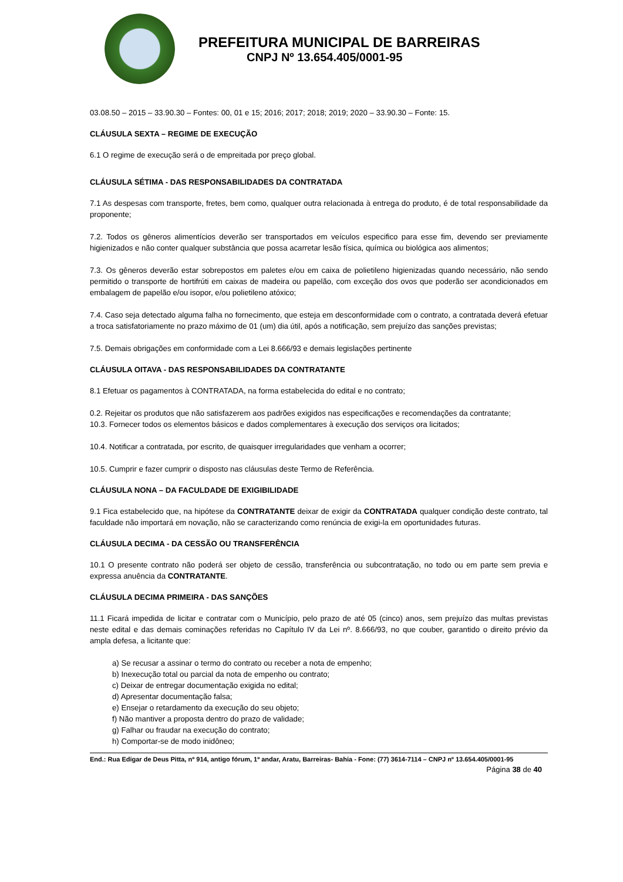PREFEITURA MUNICIPAL DE BARREIRAS
CNPJ Nº 13.654.405/0001-95
03.08.50 – 2015 – 33.90.30 – Fontes: 00, 01 e 15; 2016; 2017; 2018; 2019; 2020 – 33.90.30 – Fonte: 15.
CLÁUSULA SEXTA – REGIME DE EXECUÇÃO
6.1 O regime de execução será o de empreitada por preço global.
CLÁUSULA SÉTIMA - DAS RESPONSABILIDADES DA CONTRATADA
7.1 As despesas com transporte, fretes, bem como, qualquer outra relacionada à entrega do produto, é de total responsabilidade da proponente;
7.2. Todos os gêneros alimentícios deverão ser transportados em veículos especifico para esse fim, devendo ser previamente higienizados e não conter qualquer substância que possa acarretar lesão física, química ou biológica aos alimentos;
7.3. Os gêneros deverão estar sobrepostos em paletes e/ou em caixa de polietileno higienizadas quando necessário, não sendo permitido o transporte de hortifrúti em caixas de madeira ou papelão, com exceção dos ovos que poderão ser acondicionados em embalagem de papelão e/ou isopor, e/ou polietileno atóxico;
7.4. Caso seja detectado alguma falha no fornecimento, que esteja em desconformidade com o contrato, a contratada deverá efetuar a troca satisfatoriamente no prazo máximo de 01 (um) dia útil, após a notificação, sem prejuízo das sanções previstas;
7.5. Demais obrigações em conformidade com a Lei 8.666/93 e demais legislações pertinente
CLÁUSULA OITAVA - DAS RESPONSABILIDADES DA CONTRATANTE
8.1 Efetuar os pagamentos à CONTRATADA, na forma estabelecida do edital e no contrato;
0.2. Rejeitar os produtos que não satisfazerem aos padrões exigidos nas especificações e recomendações da contratante;
10.3. Fornecer todos os elementos básicos e dados complementares à execução dos serviços ora licitados;
10.4. Notificar a contratada, por escrito, de quaisquer irregularidades que venham a ocorrer;
10.5. Cumprir e fazer cumprir o disposto nas cláusulas deste Termo de Referência.
CLÁUSULA NONA – DA FACULDADE DE EXIGIBILIDADE
9.1 Fica estabelecido que, na hipótese da CONTRATANTE deixar de exigir da CONTRATADA qualquer condição deste contrato, tal faculdade não importará em novação, não se caracterizando como renúncia de exigi-la em oportunidades futuras.
CLÁUSULA DECIMA - DA CESSÃO OU TRANSFERÊNCIA
10.1 O presente contrato não poderá ser objeto de cessão, transferência ou subcontratação, no todo ou em parte sem previa e expressa anuência da CONTRATANTE.
CLÁUSULA DECIMA PRIMEIRA - DAS SANÇÕES
11.1 Ficará impedida de licitar e contratar com o Município, pelo prazo de até 05 (cinco) anos, sem prejuízo das multas previstas neste edital e das demais cominações referidas no Capítulo IV da Lei nº. 8.666/93, no que couber, garantido o direito prévio da ampla defesa, a licitante que:
a) Se recusar a assinar o termo do contrato ou receber a nota de empenho;
b) Inexecução total ou parcial da nota de empenho ou contrato;
c) Deixar de entregar documentação exigida no edital;
d) Apresentar documentação falsa;
e) Ensejar o retardamento da execução do seu objeto;
f) Não mantiver a proposta dentro do prazo de validade;
g) Falhar ou fraudar na execução do contrato;
h) Comportar-se de modo inidôneo;
End.: Rua Edigar de Deus Pitta, nº 914, antigo fórum, 1º andar, Aratu, Barreiras- Bahia - Fone: (77) 3614-7114 – CNPJ nº 13.654.405/0001-95
Página 38 de 40